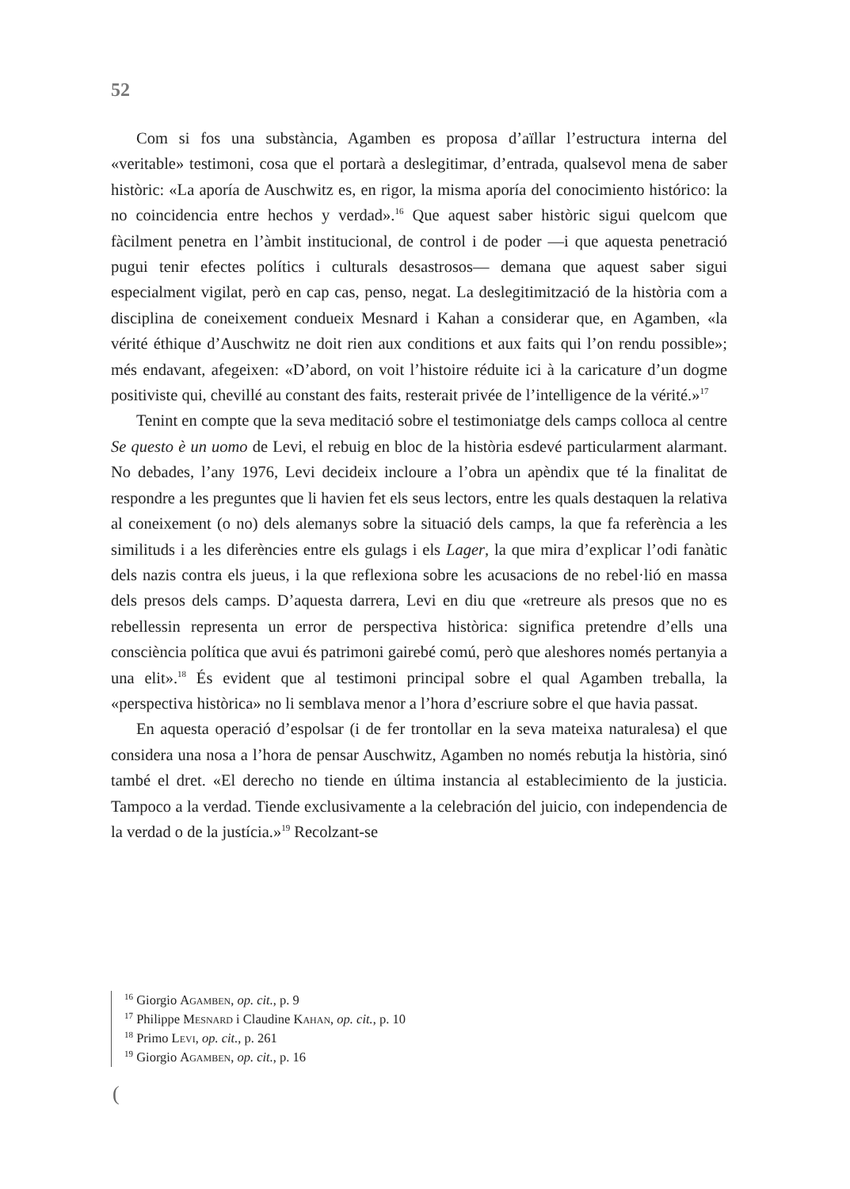52
Com si fos una substància, Agamben es proposa d’aïllar l’estructura interna del «veritable» testimoni, cosa que el portarà a deslegitimar, d’entrada, qualsevol mena de saber històric: «La aporía de Auschwitz es, en rigor, la misma aporía del conocimiento histórico: la no coincidencia entre hechos y verdad».<sup>16</sup> Que aquest saber històric sigui quelcom que fàcilment penetra en l’àmbit institucional, de control i de poder —i que aquesta penetració pugui tenir efectes polítics i culturals desastrosos— demana que aquest saber sigui especialment vigilat, però en cap cas, penso, negat. La deslegitimització de la història com a disciplina de coneixement condueix Mesnard i Kahan a considerar que, en Agamben, «la vérité éthique d’Auschwitz ne doit rien aux conditions et aux faits qui l’on rendu possible»; més endavant, afegeixen: «D’abord, on voit l’histoire réduite ici à la caricature d’un dogme positiviste qui, chevillé au constant des faits, resterait privée de l’intelligence de la vérité.»<sup>17</sup>
Tenint en compte que la seva meditació sobre el testimoniatge dels camps colloca al centre Se questo è un uomo de Levi, el rebuig en bloc de la història esdevé particularment alarmant. No debades, l’any 1976, Levi decideix incloure a l’obra un apèndix que té la finalitat de respondre a les preguntes que li havien fet els seus lectors, entre les quals destaquen la relativa al coneixement (o no) dels alemanys sobre la situació dels camps, la que fa referència a les similituds i a les diferències entre els gulags i els Lager, la que mira d’explicar l’odi fanàtic dels nazis contra els jueus, i la que reflexiona sobre les acusacions de no rebel·lió en massa dels presos dels camps. D’aquesta darrera, Levi en diu que «retreure als presos que no es rebellessin representa un error de perspectiva històrica: significa pretendre d’ells una consciència política que avui és patrimoni gairebé comú, però que aleshores només pertanyia a una elit».<sup>18</sup> És evident que al testimoni principal sobre el qual Agamben treballa, la «perspectiva històrica» no li semblava menor a l’hora d’escriure sobre el que havia passat.
En aquesta operació d’espolsar (i de fer trontollar en la seva mateixa naturalesa) el que considera una nosa a l’hora de pensar Auschwitz, Agamben no només rebutja la història, sinó també el dret. «El derecho no tiende en última instancia al establecimiento de la justicia. Tampoco a la verdad. Tiende exclusivamente a la celebración del juicio, con independencia de la verdad o de la justícia.»<sup>19</sup> Recolzant-se
<sup>16</sup> Giorgio Agamben, op. cit., p. 9
<sup>17</sup> Philippe Mesnard i Claudine Kahan, op. cit., p. 10
<sup>18</sup> Primo Levi, op. cit., p. 261
<sup>19</sup> Giorgio Agamben, op. cit., p. 16
(